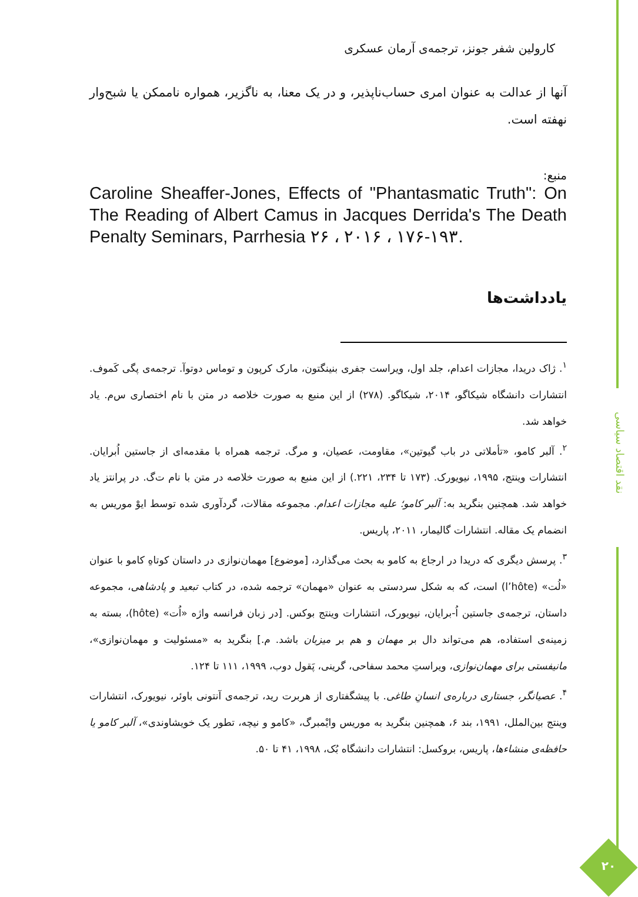نقد اقتصاد سیاسی
۲۰
کارولین شفر جونز، ترجمه‌ی آرمان عسکری
آنها از عدالت به عنوان امری حساب‌ناپذیر، و در یک معنا، به ناگزیر، همواره ناممکن یا شبح‌وار نهفته است.
منبع:
Caroline Sheaffer-Jones, Effects of "Phantasmatic Truth": On The Reading of Albert Camus in Jacques Derrida's The Death Penalty Seminars, Parrhesia ۲۶ ، ۲۰۱۶ ، ۱۷۶-۱۹۳.
یادداشت‌ها
<sup>۱</sup>. ژاک دریدا، مجازات اعدام، جلد اول، ویراست جفری بنینگتون، مارک کرپون و توماس دوتوآ. ترجمه‌ی پگی کَموف. انتشارات دانشگاه شیکاگو، ۲۰۱۴، شیکاگو. (۲۷۸) از این منبع به صورت خلاصه در متن با نام اختصاری س‌م. یاد خواهد شد.
<sup>۲</sup>. آلبر کامو، «تأملاتی در باب گیوتین»، مقاومت، عصیان، و مرگ. ترجمه همراه با مقدمه‌ای از جاستین اُبرایان. انتشارات وینتج، ۱۹۹۵، نیویورک. (۱۷۳ تا ۲۳۴، ۲۲۱.) از این منبع به صورت خلاصه در متن با نام ت‌گ. در پرانتز یاد خواهد شد. همچنین بنگرید به: آلبر کامو؛ علیه مجازات اعدام. مجموعه مقالات، گردآوری شده توسط ایوْ موریس به انضمام یک مقاله. انتشارات گالیمار، ۲۰۱۱، پاریس.
<sup>۳</sup>. پرسش دیگری که دریدا در ارجاع به کامو به بحث می‌گذارد، [موضوع] مهمان‌نوازی در داستان کوتاهِ کامو با عنوان «لُت» (l’hôte) است، که به شکل سردستی به عنوان «مهمان» ترجمه شده، در کتاب تبعید و پادشاهی، مجموعه داستان، ترجمه‌ی جاستین اُ-برایان، نیویورک، انتشارات وینتج بوکس. [در زبان فرانسه واژه «اُت» (hôte)، بسته به زمینه‌ی استفاده، هم می‌تواند دال بر مهمان و هم بر میزبان باشد. م.] بنگرید به «مسئولیت و مهمان‌نوازی»، مانیفستی برای مهمان‌نوازی، ویراستِ محمد سفاحی، گرینی، پَقول دوب، ۱۹۹۹، ۱۱۱ تا ۱۲۴.
<sup>۴</sup>. عصیانگر، جستاری درباره‌ی انسانِ طاغی. با پیشگفتاری از هربرت رید، ترجمه‌ی آنتونی باوئر، نیویورک، انتشارات وینتج بین‌الملل، ۱۹۹۱، بند ۶، همچنین بنگرید به موریس وایْمبرگ، «کامو و نیچه، تطور یک خویشاوندی»، آلبر کامو یا حافظه‌ی منشاءها، پاریس، بروکسل: انتشارات دانشگاه بُک، ۱۹۹۸، ۴۱ تا ۵۰.